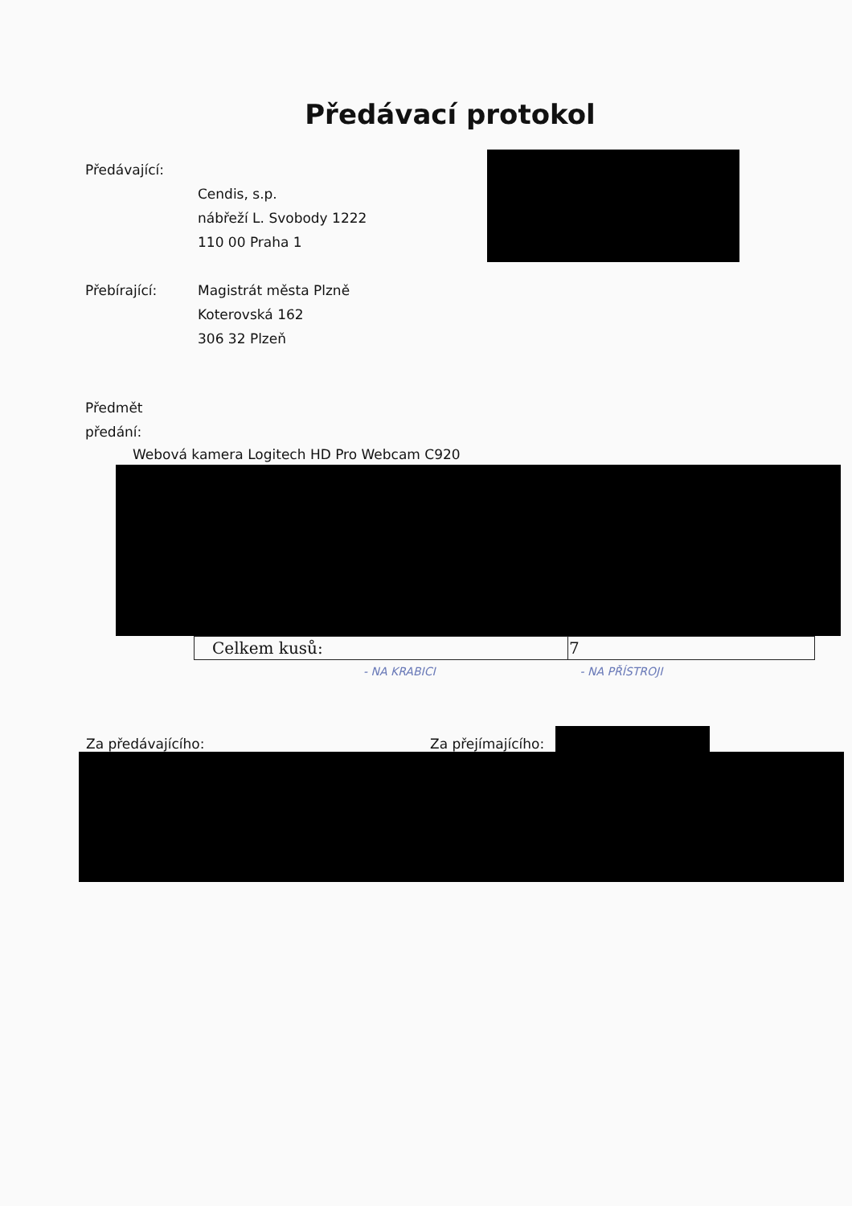Předávací protokol
Předávající:
Cendis, s.p.
nábřeží L. Svobody 1222
110 00 Praha 1
Přebírající: Magistrát města Plzně
Koterovská 162
306 32 Plzeň
Předmět předání:
Webová kamera Logitech HD Pro Webcam C920
| Celkem kusů: | 7 |
- NA KRABICI - NA PŘÍSTROJI
Za předávajícího: Za přejímajícího: